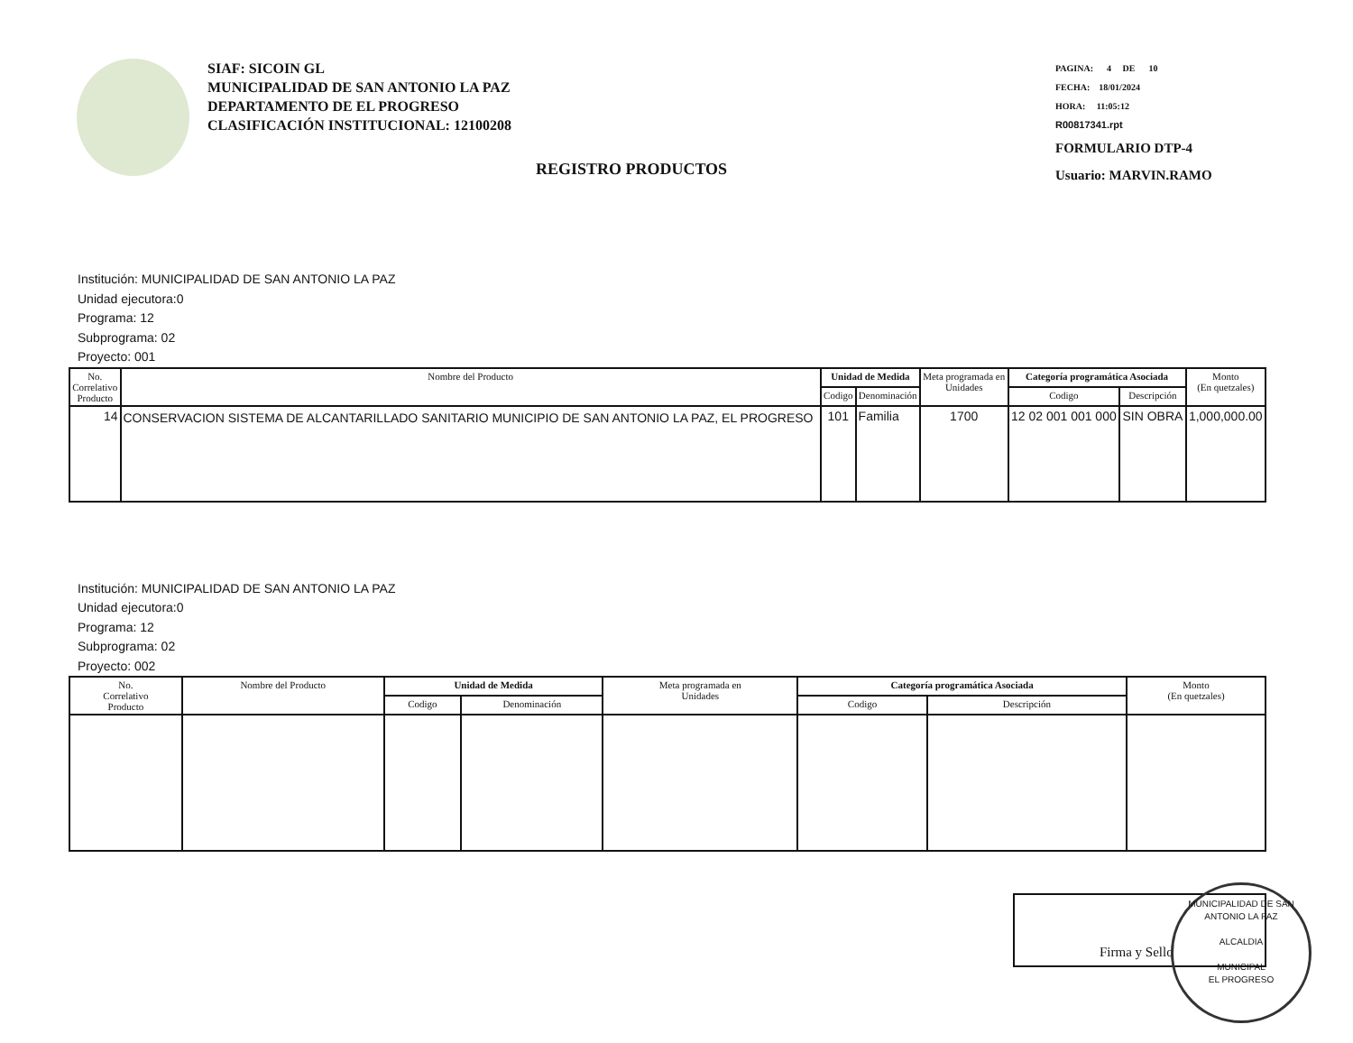SIAF: SICOIN GL
MUNICIPALIDAD DE SAN ANTONIO LA PAZ
DEPARTAMENTO DE EL PROGRESO
CLASIFICACIÓN INSTITUCIONAL: 12100208
REGISTRO PRODUCTOS
PAGINA: 4 DE 10
FECHA: 18/01/2024
HORA: 11:05:12
R00817341.rpt
FORMULARIO DTP-4
Usuario: MARVIN.RAMO
Institución: MUNICIPALIDAD DE SAN ANTONIO LA PAZ
Unidad ejecutora:0
Programa: 12
Subprograma: 02
Proyecto: 001
| No. Correlativo Producto | Nombre del Producto | Unidad de Medida | | Meta programada en Unidades | Categoría programática Asociada | | Monto (En quetzales) |
| --- | --- | --- | --- | --- | --- | --- | --- |
| | | Codigo | Denominación | | Codigo | Descripción | |
| 14 | CONSERVACION SISTEMA DE ALCANTARILLADO SANITARIO MUNICIPIO DE SAN ANTONIO LA PAZ, EL PROGRESO | 101 | Familia | 1700 | 12 02 001 001 000 | SIN OBRA | 1,000,000.00 |
Institución: MUNICIPALIDAD DE SAN ANTONIO LA PAZ
Unidad ejecutora:0
Programa: 12
Subprograma: 02
Proyecto: 002
| No. Correlativo Producto | Nombre del Producto | Unidad de Medida | | Meta programada en Unidades | Categoría programática Asociada | | Monto (En quetzales) |
| --- | --- | --- | --- | --- | --- | --- | --- |
| | | Codigo | Denominación | | Codigo | Descripción | |
Firma y Sello
MUNICIPALIDAD DE SAN ANTONIO LA PAZ
ALCALDIA
MUNICIPAL
EL PROGRESO